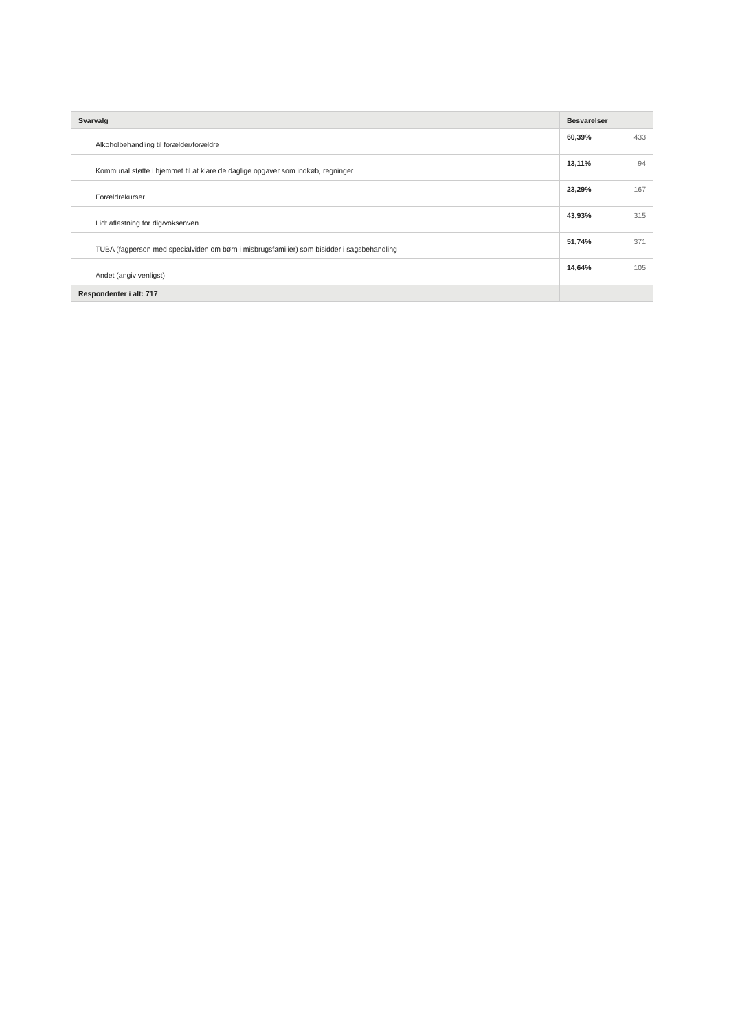| Svarvalg | Besvarelser | |
| --- | --- | --- |
| Alkoholbehandling til forælder/forældre | 60,39% | 433 |
| Kommunal støtte i hjemmet til at klare de daglige opgaver som indkøb, regninger | 13,11% | 94 |
| Forældrekurser | 23,29% | 167 |
| Lidt aflastning for dig/voksenven | 43,93% | 315 |
| TUBA (fagperson med specialviden om børn i misbrugsfamilier) som bisidder i sagsbehandling | 51,74% | 371 |
| Andet (angiv venligst) | 14,64% | 105 |
| Respondenter i alt: 717 | | |